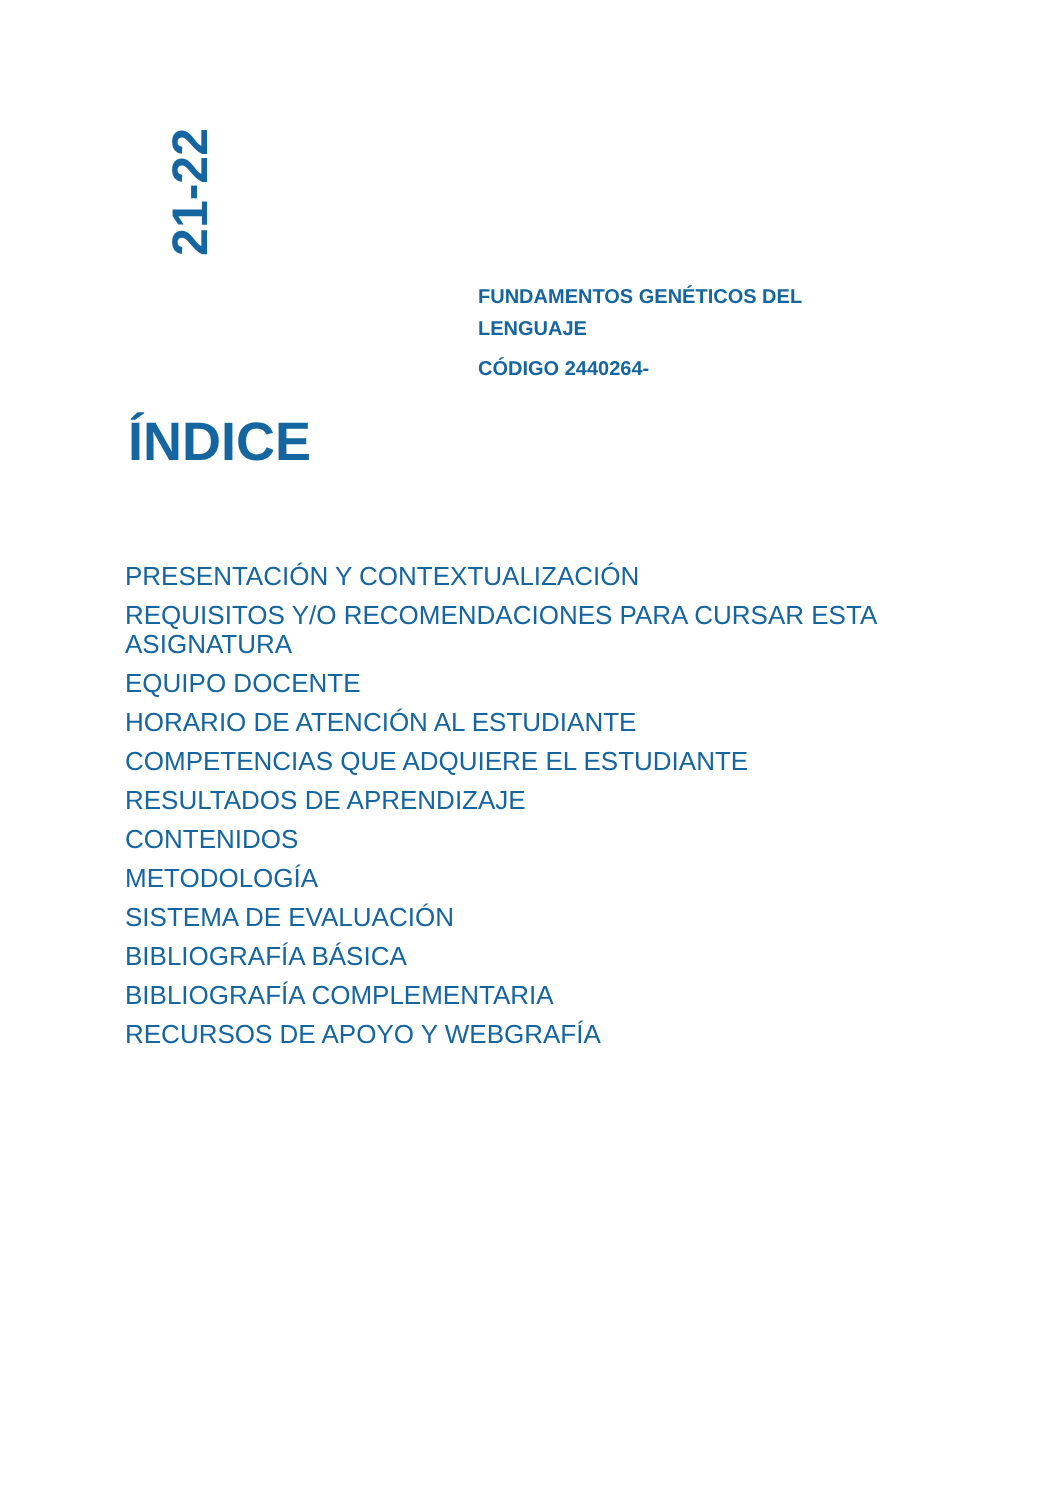21-22
FUNDAMENTOS GENÉTICOS DEL LENGUAJE
CÓDIGO 2440264-
ÍNDICE
PRESENTACIÓN Y CONTEXTUALIZACIÓN
REQUISITOS Y/O RECOMENDACIONES PARA CURSAR ESTA ASIGNATURA
EQUIPO DOCENTE
HORARIO DE ATENCIÓN AL ESTUDIANTE
COMPETENCIAS QUE ADQUIERE EL ESTUDIANTE
RESULTADOS DE APRENDIZAJE
CONTENIDOS
METODOLOGÍA
SISTEMA DE EVALUACIÓN
BIBLIOGRAFÍA BÁSICA
BIBLIOGRAFÍA COMPLEMENTARIA
RECURSOS DE APOYO Y WEBGRAFÍA